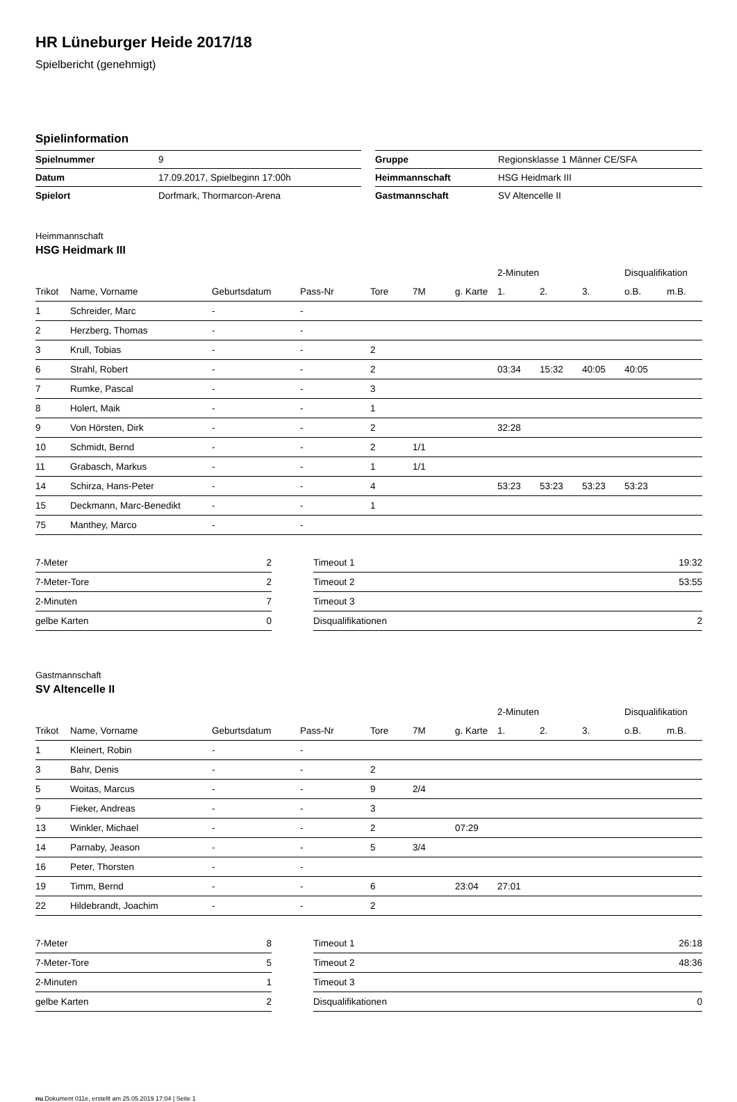HR Lüneburger Heide 2017/18
Spielbericht (genehmigt)
Spielinformation
| Spielnummer | 9 | | Gruppe | Regionsklasse 1 Männer CE/SFA |
| Datum | 17.09.2017, Spielbeginn 17:00h | | Heimmannschaft | HSG Heidmark III |
| Spielort | Dorfmark, Thormarcon-Arena | | Gastmannschaft | SV Altencelle II |
Heimmannschaft
HSG Heidmark III
| | | | | | | | 2-Minuten | | | Disqualifikation | |
| --- | --- | --- | --- | --- | --- | --- | --- | --- | --- | --- | --- |
| Trikot | Name, Vorname | Geburtsdatum | Pass-Nr | Tore | 7M | g. Karte | 1. | 2. | 3. | o.B. | m.B. |
| 1 | Schreider, Marc | - | - | | | | | | | | |
| 2 | Herzberg, Thomas | - | - | | | | | | | | |
| 3 | Krull, Tobias | - | - | 2 | | | | | | | |
| 6 | Strahl, Robert | - | - | 2 | | | 03:34 | 15:32 | 40:05 | 40:05 | |
| 7 | Rumke, Pascal | - | - | 3 | | | | | | | |
| 8 | Holert, Maik | - | - | 1 | | | | | | | |
| 9 | Von Hörsten, Dirk | - | - | 2 | | | 32:28 | | | | |
| 10 | Schmidt, Bernd | - | - | 2 | 1/1 | | | | | | |
| 11 | Grabasch, Markus | - | - | 1 | 1/1 | | | | | | |
| 14 | Schirza, Hans-Peter | - | - | 4 | | | 53:23 | 53:23 | 53:23 | 53:23 | |
| 15 | Deckmann, Marc-Benedikt | - | - | 1 | | | | | | | |
| 75 | Manthey, Marco | - | - | | | | | | | | |
| 7-Meter | 2 | | Timeout 1 | 19:32 |
| 7-Meter-Tore | 2 | | Timeout 2 | 53:55 |
| 2-Minuten | 7 | | Timeout 3 | |
| gelbe Karten | 0 | | Disqualifikationen | 2 |
Gastmannschaft
SV Altencelle II
| | | | | | | | 2-Minuten | | | Disqualifikation | |
| --- | --- | --- | --- | --- | --- | --- | --- | --- | --- | --- | --- |
| Trikot | Name, Vorname | Geburtsdatum | Pass-Nr | Tore | 7M | g. Karte | 1. | 2. | 3. | o.B. | m.B. |
| 1 | Kleinert, Robin | - | - | | | | | | | | |
| 3 | Bahr, Denis | - | - | 2 | | | | | | | |
| 5 | Woitas, Marcus | - | - | 9 | 2/4 | | | | | | |
| 9 | Fieker, Andreas | - | - | 3 | | | | | | | |
| 13 | Winkler, Michael | - | - | 2 | | 07:29 | | | | | |
| 14 | Parnaby, Jeason | - | - | 5 | 3/4 | | | | | | |
| 16 | Peter, Thorsten | - | - | | | | | | | | |
| 19 | Timm, Bernd | - | - | 6 | | 23:04 | 27:01 | | | | |
| 22 | Hildebrandt, Joachim | - | - | 2 | | | | | | | |
| 7-Meter | 8 | | Timeout 1 | 26:18 |
| 7-Meter-Tore | 5 | | Timeout 2 | 48:36 |
| 2-Minuten | 1 | | Timeout 3 | |
| gelbe Karten | 2 | | Disqualifikationen | 0 |
nu.Dokument 011e, erstellt am 25.05.2019 17:04 | Seite 1